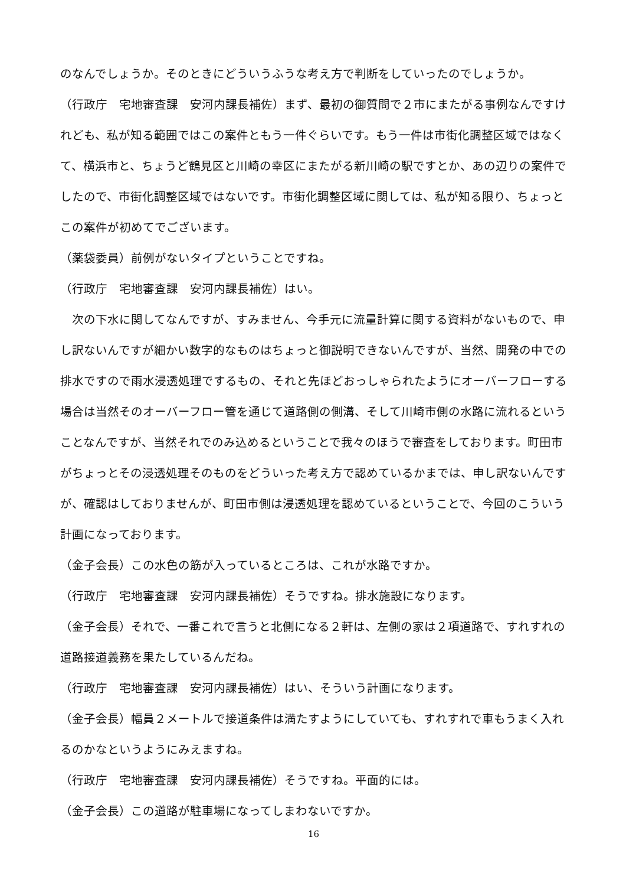のなんでしょうか。そのときにどういうふうな考え方で判断をしていったのでしょうか。
（行政庁　宅地審査課　安河内課長補佐）まず、最初の御質問で２市にまたがる事例なんですけれども、私が知る範囲ではこの案件ともう一件ぐらいです。もう一件は市街化調整区域ではなくて、横浜市と、ちょうど鶴見区と川崎の幸区にまたがる新川崎の駅ですとか、あの辺りの案件でしたので、市街化調整区域ではないです。市街化調整区域に関しては、私が知る限り、ちょっとこの案件が初めてでございます。
（薬袋委員）前例がないタイプということですね。
（行政庁　宅地審査課　安河内課長補佐）はい。
　次の下水に関してなんですが、すみません、今手元に流量計算に関する資料がないもので、申し訳ないんですが細かい数字的なものはちょっと御説明できないんですが、当然、開発の中での排水ですので雨水浸透処理でするもの、それと先ほどおっしゃられたようにオーバーフローする場合は当然そのオーバーフロー管を通じて道路側の側溝、そして川崎市側の水路に流れるということなんですが、当然それでのみ込めるということで我々のほうで審査をしております。町田市がちょっとその浸透処理そのものをどういった考え方で認めているかまでは、申し訳ないんですが、確認はしておりませんが、町田市側は浸透処理を認めているということで、今回のこういう計画になっております。
（金子会長）この水色の筋が入っているところは、これが水路ですか。
（行政庁　宅地審査課　安河内課長補佐）そうですね。排水施設になります。
（金子会長）それで、一番これで言うと北側になる２軒は、左側の家は２項道路で、すれすれの道路接道義務を果たしているんだね。
（行政庁　宅地審査課　安河内課長補佐）はい、そういう計画になります。
（金子会長）幅員２メートルで接道条件は満たすようにしていても、すれすれで車もうまく入れるのかなというようにみえますね。
（行政庁　宅地審査課　安河内課長補佐）そうですね。平面的には。
（金子会長）この道路が駐車場になってしまわないですか。
16